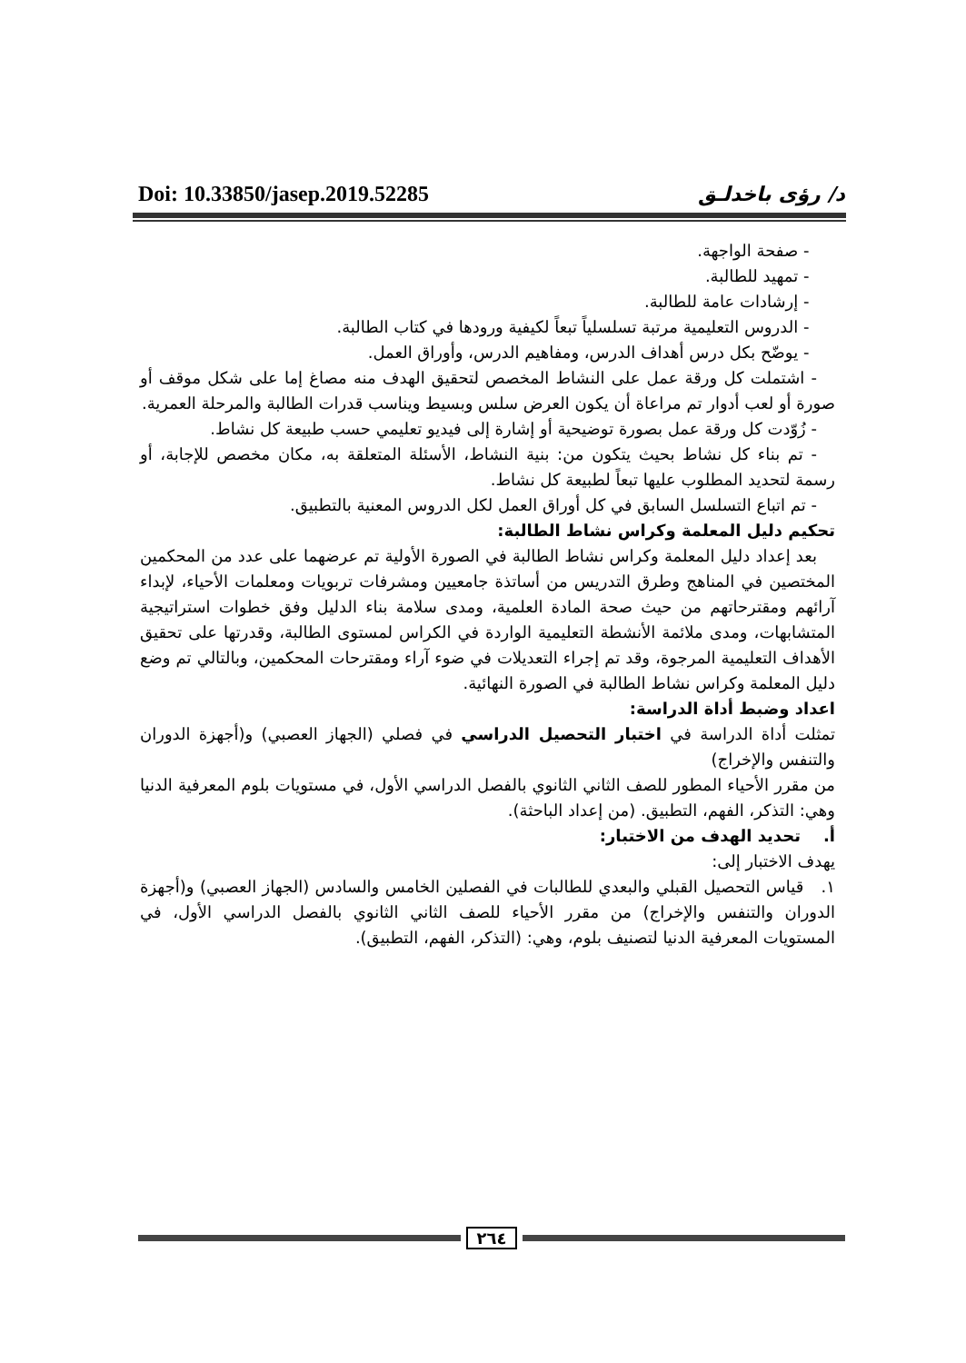Doi: 10.33850/jasep.2019.52285 د/ رؤى باخدلـق
- صفحة الواجهة.
- تمهيد للطالبة.
- إرشادات عامة للطالبة.
- الدروس التعليمية مرتبة تسلسلياً تبعاً لكيفية ورودها في كتاب الطالبة.
- يوضّح بكل درس أهداف الدرس، ومفاهيم الدرس، وأوراق العمل.
- اشتملت كل ورقة عمل على النشاط المخصص لتحقيق الهدف منه مصاغ إما على شكل موقف أو صورة أو لعب أدوار تم مراعاة أن يكون العرض سلس وبسيط ويناسب قدرات الطالبة والمرحلة العمرية.
- زُوّدت كل ورقة عمل بصورة توضيحية أو إشارة إلى فيديو تعليمي حسب طبيعة كل نشاط.
- تم بناء كل نشاط بحيث يتكون من: بنية النشاط، الأسئلة المتعلقة به، مكان مخصص للإجابة، أو رسمة لتحديد المطلوب عليها تبعاً لطبيعة كل نشاط.
- تم اتباع التسلسل السابق في كل أوراق العمل لكل الدروس المعنية بالتطبيق.
تحكيم دليل المعلمة وكراس نشاط الطالبة:
بعد إعداد دليل المعلمة وكراس نشاط الطالبة في الصورة الأولية تم عرضهما على عدد من المحكمين المختصين في المناهج وطرق التدريس من أساتذة جامعيين ومشرفات تربويات ومعلمات الأحياء، لإبداء آرائهم ومقترحاتهم من حيث صحة المادة العلمية، ومدى سلامة بناء الدليل وفق خطوات استراتيجية المتشابهات، ومدى ملائمة الأنشطة التعليمية الواردة في الكراس لمستوى الطالبة، وقدرتها على تحقيق الأهداف التعليمية المرجوة، وقد تم إجراء التعديلات في ضوء آراء ومقترحات المحكمين، وبالتالي تم وضع دليل المعلمة وكراس نشاط الطالبة في الصورة النهائية.
اعداد وضبط أداة الدراسة:
تمثلت أداة الدراسة في اختبار التحصيل الدراسي في فصلي (الجهاز العصبي) و(أجهزة الدوران والتنفس والإخراج)
من مقرر الأحياء المطور للصف الثاني الثانوي بالفصل الدراسي الأول، في مستويات بلوم المعرفية الدنيا وهي: التذكر، الفهم، التطبيق. (من إعداد الباحثة).
أ. تحديد الهدف من الاختبار:
يهدف الاختبار إلى:
١. قياس التحصيل القبلي والبعدي للطالبات في الفصلين الخامس والسادس (الجهاز العصبي) و(أجهزة الدوران والتنفس والإخراج) من مقرر الأحياء للصف الثاني الثانوي بالفصل الدراسي الأول، في المستويات المعرفية الدنيا لتصنيف بلوم، وهي: (التذكر، الفهم، التطبيق).
٢٦٤